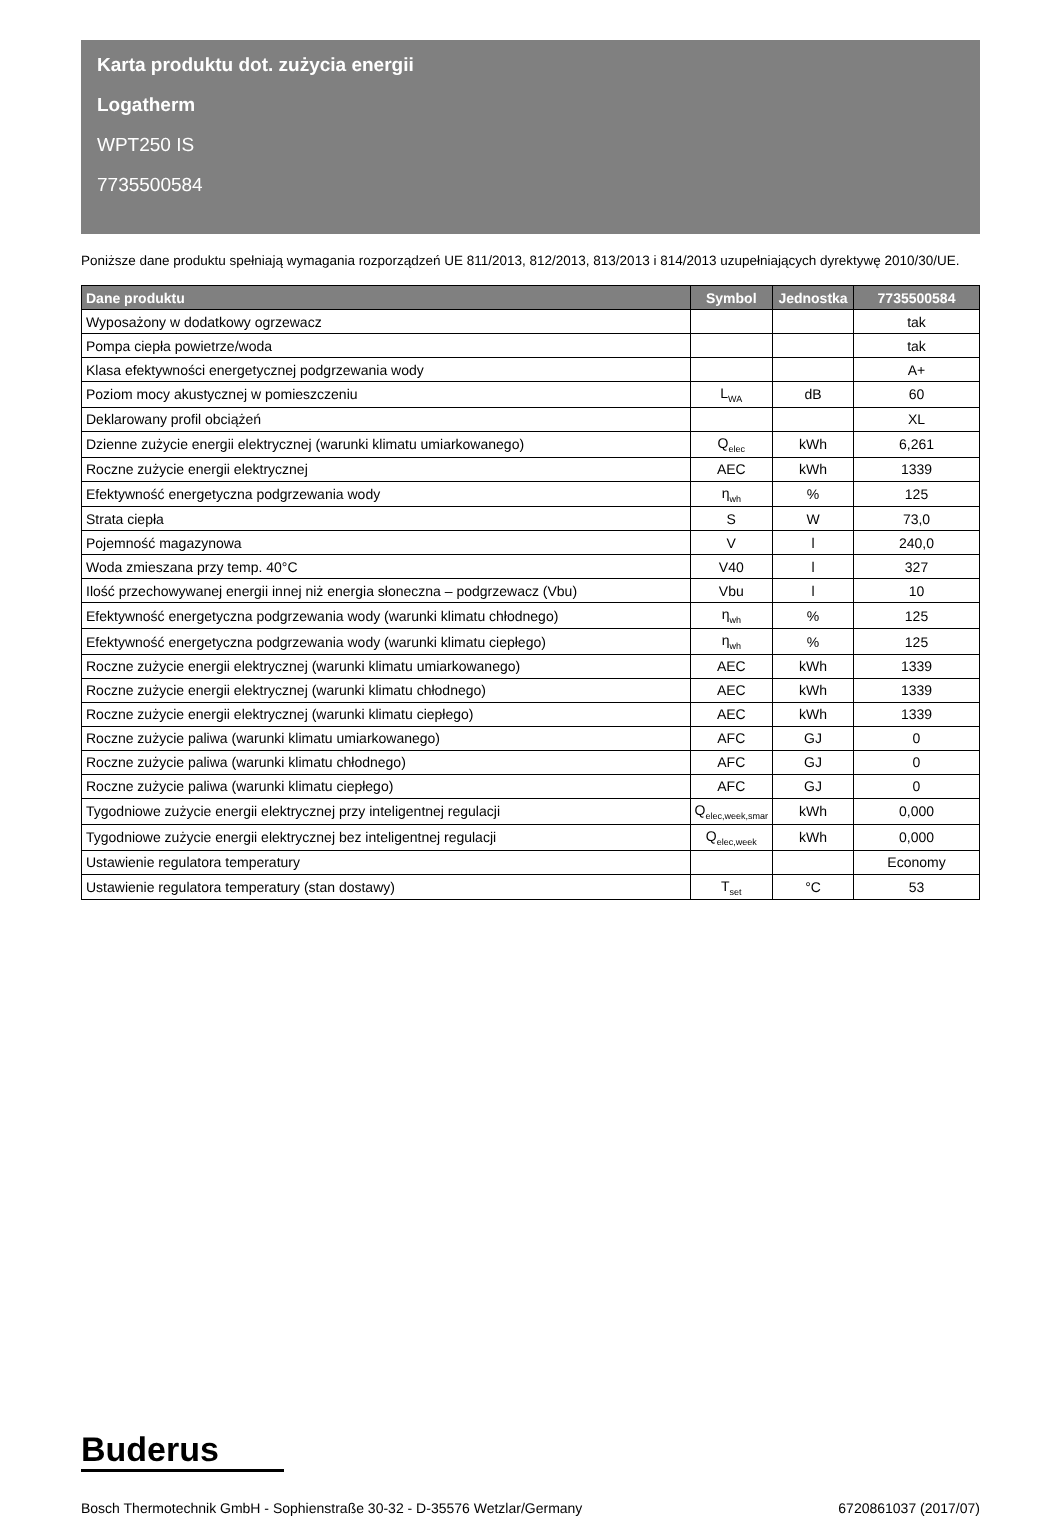Karta produktu dot. zużycia energii
Logatherm
WPT250 IS
7735500584
Poniższe dane produktu spełniają wymagania rozporządzeń UE 811/2013, 812/2013, 813/2013 i 814/2013 uzupełniających dyrektywę 2010/30/UE.
| Dane produktu | Symbol | Jednostka | 7735500584 |
| --- | --- | --- | --- |
| Wyposażony w dodatkowy ogrzewacz | | | tak |
| Pompa ciepła powietrze/woda | | | tak |
| Klasa efektywności energetycznej podgrzewania wody | | | A+ |
| Poziom mocy akustycznej w pomieszczeniu | L<sub>WA</sub> | dB | 60 |
| Deklarowany profil obciążeń | | | XL |
| Dzienne zużycie energii elektrycznej (warunki klimatu umiarkowanego) | Q<sub>elec</sub> | kWh | 6,261 |
| Roczne zużycie energii elektrycznej | AEC | kWh | 1339 |
| Efektywność energetyczna podgrzewania wody | η<sub>wh</sub> | % | 125 |
| Strata ciepła | S | W | 73,0 |
| Pojemność magazynowa | V | l | 240,0 |
| Woda zmieszana przy temp. 40°C | V40 | l | 327 |
| Ilość przechowywanej energii innej niż energia słoneczna – podgrzewacz (Vbu) | Vbu | l | 10 |
| Efektywność energetyczna podgrzewania wody (warunki klimatu chłodnego) | η<sub>wh</sub> | % | 125 |
| Efektywność energetyczna podgrzewania wody (warunki klimatu ciepłego) | η<sub>wh</sub> | % | 125 |
| Roczne zużycie energii elektrycznej (warunki klimatu umiarkowanego) | AEC | kWh | 1339 |
| Roczne zużycie energii elektrycznej (warunki klimatu chłodnego) | AEC | kWh | 1339 |
| Roczne zużycie energii elektrycznej (warunki klimatu ciepłego) | AEC | kWh | 1339 |
| Roczne zużycie paliwa (warunki klimatu umiarkowanego) | AFC | GJ | 0 |
| Roczne zużycie paliwa (warunki klimatu chłodnego) | AFC | GJ | 0 |
| Roczne zużycie paliwa (warunki klimatu ciepłego) | AFC | GJ | 0 |
| Tygodniowe zużycie energii elektrycznej przy inteligentnej regulacji | Q<sub>elec,week,smar</sub> | kWh | 0,000 |
| Tygodniowe zużycie energii elektrycznej bez inteligentnej regulacji | Q<sub>elec,week</sub> | kWh | 0,000 |
| Ustawienie regulatora temperatury | | | Economy |
| Ustawienie regulatora temperatury (stan dostawy) | T<sub>set</sub> | °C | 53 |
Buderus
Bosch Thermotechnik GmbH - Sophienstraße 30-32 - D-35576 Wetzlar/Germany 6720861037 (2017/07)